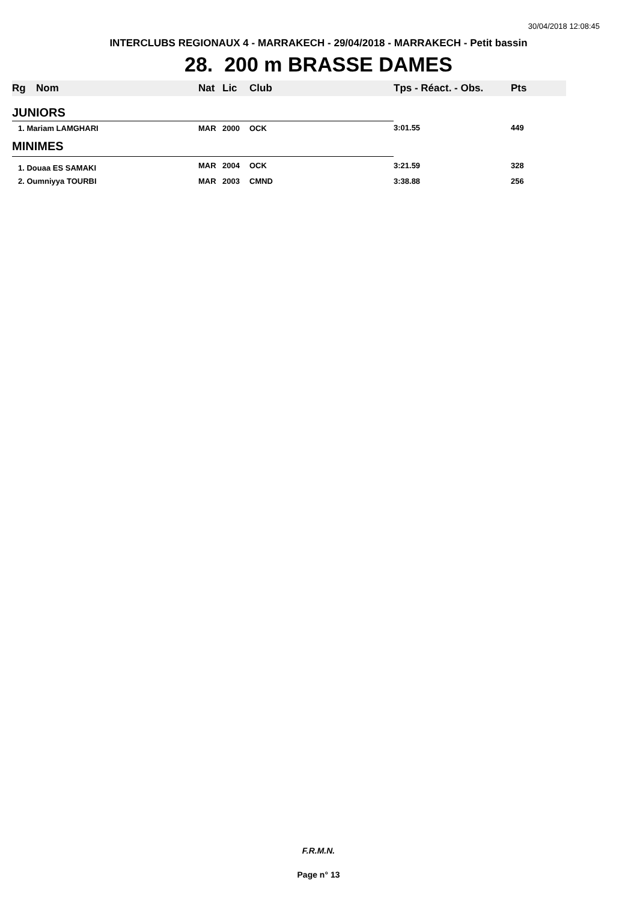30/04/2018 12:08:45
INTERCLUBS REGIONAUX 4 - MARRAKECH - 29/04/2018 - MARRAKECH - Petit bassin
28. 200 m BRASSE DAMES
| Rg | Nom | Nat | Lic | Club | Tps - Réact. - Obs. | Pts |
| --- | --- | --- | --- | --- | --- | --- |
| JUNIORS | | | | | | |
| 1. Mariam LAMGHARI | | MAR | 2000 | OCK | 3:01.55 | 449 |
| MINIMES | | | | | | |
| 1. Douaa ES SAMAKI | | MAR | 2004 | OCK | 3:21.59 | 328 |
| 2. Oumniyya TOURBI | | MAR | 2003 | CMND | 3:38.88 | 256 |
F.R.M.N.
Page n° 13